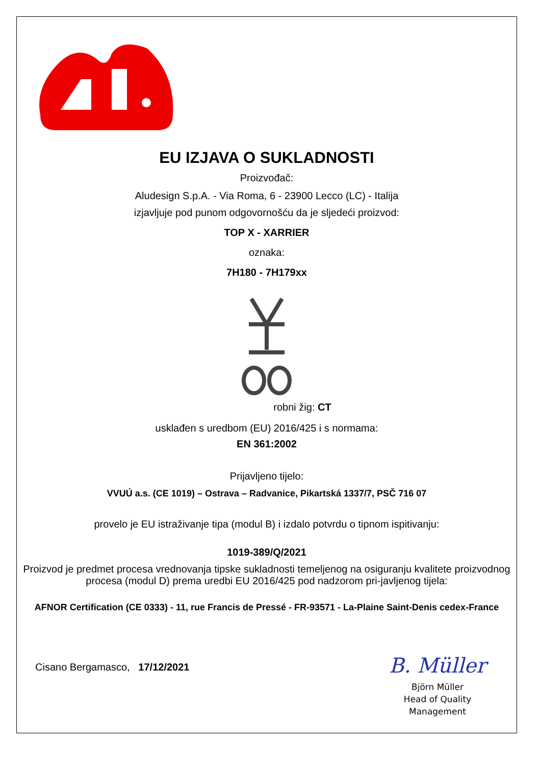EU IZJAVA O SUKLADNOSTI
Proizvođač:
Aludesign S.p.A. - Via Roma, 6 - 23900 Lecco (LC) - Italija
izjavljuje pod punom odgovornošću da je sljedeći proizvod:
TOP X - XARRIER
oznaka:
7H180 - 7H179xx
robni žig: CT
usklađen s uredbom (EU) 2016/425 i s normama:
EN 361:2002
Prijavljeno tijelo:
VVUÚ a.s. (CE 1019) – Ostrava – Radvanice, Pikartská 1337/7, PSČ 716 07
provelo je EU istraživanje tipa (modul B) i izdalo potvrdu o tipnom ispitivanju:
1019-389/Q/2021
Proizvod je predmet procesa vrednovanja tipske sukladnosti temeljenog na osiguranju kvalitete proizvodnog procesa (modul D) prema uredbi EU 2016/425 pod nadzorom pri-javljenog tijela:
AFNOR Certification (CE 0333) - 11, rue Francis de Pressé - FR-93571 - La-Plaine Saint-Denis cedex-France
Cisano Bergamasco, 17/12/2021
B. Müller
Björn Müller
Head of Quality
Management